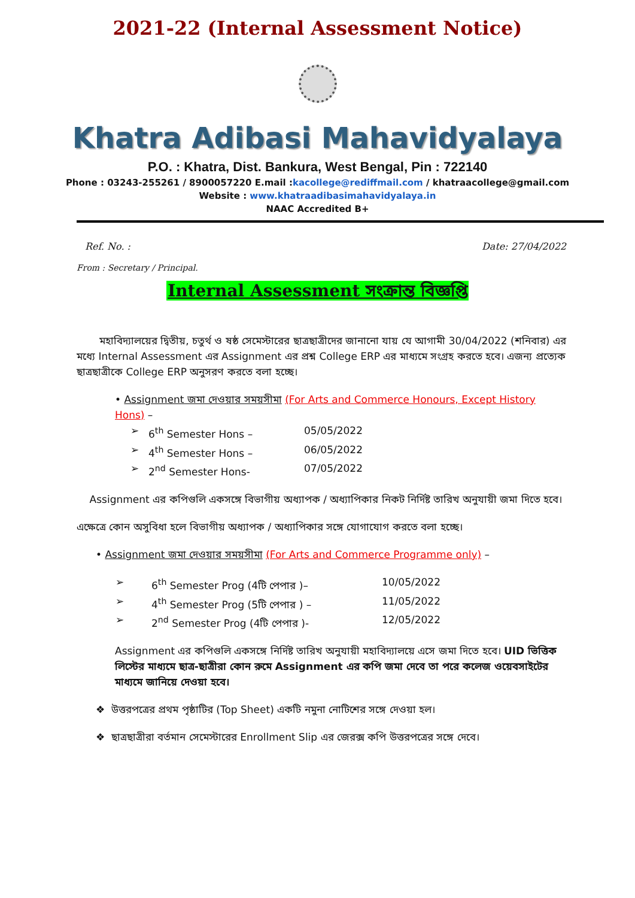2021-22 (Internal Assessment Notice)
Khatra Adibasi Mahavidyalaya
P.O. : Khatra, Dist. Bankura, West Bengal, Pin : 722140
Phone : 03243-255261 / 8900057220 E.mail :kacollege@rediffmail.com / khatraacollege@gmail.com
Website : www.khatraadibasimahavidyalaya.in
NAAC Accredited B+
Ref. No. : Date: 27/04/2022
From : Secretary / Principal.
Internal Assessment সংক্রান্ত বিজ্ঞপ্তি
মহাবিদ্যালয়ের দ্বিতীয়, চতুর্থ ও ষষ্ঠ সেমেস্টারের ছাত্রছাত্রীদের জানানো যায় যে আগামী 30/04/2022 (শনিবার) এর মধ্যে Internal Assessment এর Assignment এর প্রশ্ন College ERP এর মাধ্যমে সংগ্রহ করতে হবে। এজন্য প্রত্যেক ছাত্রছাত্রীকে College ERP অনুসরণ করতে বলা হচ্ছে।
• Assignment জমা দেওয়ার সময়সীমা (For Arts and Commerce Honours, Except History Hons) –
➢ 6<sup>th</sup> Semester Hons – 05/05/2022
➢ 4<sup>th</sup> Semester Hons – 06/05/2022
➢ 2<sup>nd</sup> Semester Hons- 07/05/2022
Assignment এর কপিগুলি একসঙ্গে বিভাগীয় অধ্যাপক / অধ্যাপিকার নিকট নির্দিষ্ট তারিখ অনুযায়ী জমা দিতে হবে।
এক্ষেত্রে কোন অসুবিধা হলে বিভাগীয় অধ্যাপক / অধ্যাপিকার সঙ্গে যোগাযোগ করতে বলা হচ্ছে।
• Assignment জমা দেওয়ার সময়সীমা (For Arts and Commerce Programme only) –
➢ 6<sup>th</sup> Semester Prog (4টি পেপার )– 10/05/2022
➢ 4<sup>th</sup> Semester Prog (5টি পেপার ) – 11/05/2022
➢ 2<sup>nd</sup> Semester Prog (4টি পেপার )- 12/05/2022
Assignment এর কপিগুলি একসঙ্গে নির্দিষ্ট তারিখ অনুযায়ী মহাবিদ্যালয়ে এসে জমা দিতে হবে। UID ভিত্তিক লিস্টের মাধ্যমে ছাত্র-ছাত্রীরা কোন রুমে Assignment এর কপি জমা দেবে তা পরে কলেজ ওয়েবসাইটের মাধ্যমে জানিয়ে দেওয়া হবে।
❖ উত্তরপত্রের প্রথম পৃষ্ঠাটির (Top Sheet) একটি নমুনা নোটিশের সঙ্গে দেওয়া হল।
❖ ছাত্রছাত্রীরা বর্তমান সেমেস্টারের Enrollment Slip এর জেরক্স কপি উত্তরপত্রের সঙ্গে দেবে।